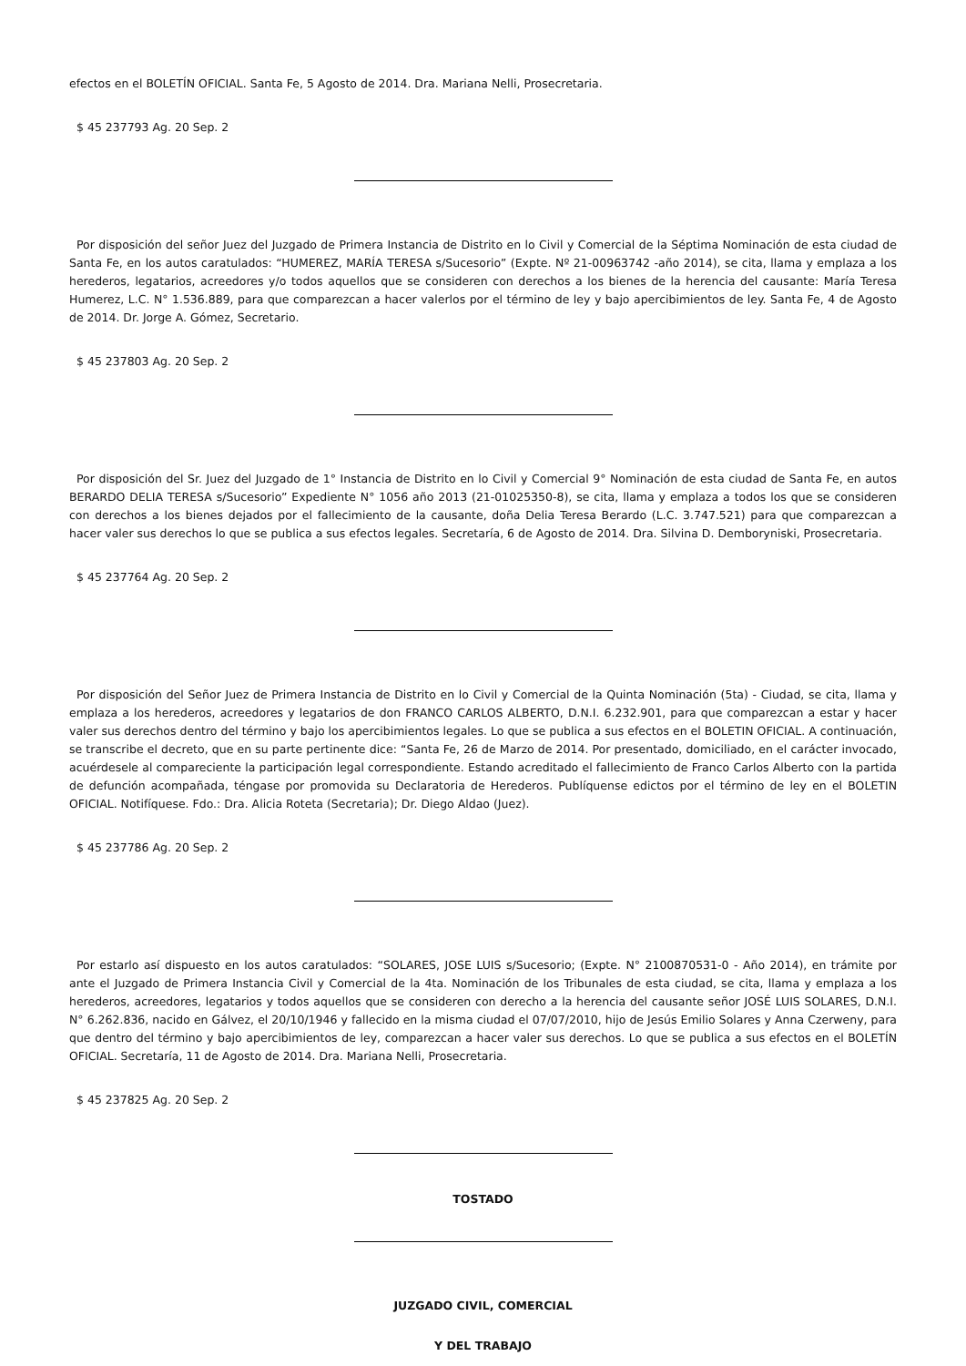efectos en el BOLETÍN OFICIAL. Santa Fe, 5 Agosto de 2014. Dra. Mariana Nelli, Prosecretaria.
$ 45 237793 Ag. 20 Sep. 2
Por disposición del señor Juez del Juzgado de Primera Instancia de Distrito en lo Civil y Comercial de la Séptima Nominación de esta ciudad de Santa Fe, en los autos caratulados: “HUMEREZ, MARÍA TERESA s/Sucesorio” (Expte. Nº 21-00963742 -año 2014), se cita, llama y emplaza a los herederos, legatarios, acreedores y/o todos aquellos que se consideren con derechos a los bienes de la herencia del causante: María Teresa Humerez, L.C. N° 1.536.889, para que comparezcan a hacer valerlos por el término de ley y bajo apercibimientos de ley. Santa Fe, 4 de Agosto de 2014. Dr. Jorge A. Gómez, Secretario.
$ 45 237803 Ag. 20 Sep. 2
Por disposición del Sr. Juez del Juzgado de 1° Instancia de Distrito en lo Civil y Comercial 9° Nominación de esta ciudad de Santa Fe, en autos BERARDO DELIA TERESA s/Sucesorio” Expediente N° 1056 año 2013 (21-01025350-8), se cita, llama y emplaza a todos los que se consideren con derechos a los bienes dejados por el fallecimiento de la causante, doña Delia Teresa Berardo (L.C. 3.747.521) para que comparezcan a hacer valer sus derechos lo que se publica a sus efectos legales. Secretaría, 6 de Agosto de 2014. Dra. Silvina D. Demboryniski, Prosecretaria.
$ 45 237764 Ag. 20 Sep. 2
Por disposición del Señor Juez de Primera Instancia de Distrito en lo Civil y Comercial de la Quinta Nominación (5ta) - Ciudad, se cita, llama y emplaza a los herederos, acreedores y legatarios de don FRANCO CARLOS ALBERTO, D.N.I. 6.232.901, para que comparezcan a estar y hacer valer sus derechos dentro del término y bajo los apercibimientos legales. Lo que se publica a sus efectos en el BOLETIN OFICIAL. A continuación, se transcribe el decreto, que en su parte pertinente dice: “Santa Fe, 26 de Marzo de 2014. Por presentado, domiciliado, en el carácter invocado, acuérdesele al compareciente la participación legal correspondiente. Estando acreditado el fallecimiento de Franco Carlos Alberto con la partida de defunción acompañada, téngase por promovida su Declaratoria de Herederos. Publíquense edictos por el término de ley en el BOLETIN OFICIAL. Notifíquese. Fdo.: Dra. Alicia Roteta (Secretaria); Dr. Diego Aldao (Juez).
$ 45 237786 Ag. 20 Sep. 2
Por estarlo así dispuesto en los autos caratulados: “SOLARES, JOSE LUIS s/Sucesorio; (Expte. N° 2100870531-0 - Año 2014), en trámite por ante el Juzgado de Primera Instancia Civil y Comercial de la 4ta. Nominación de los Tribunales de esta ciudad, se cita, llama y emplaza a los herederos, acreedores, legatarios y todos aquellos que se consideren con derecho a la herencia del causante señor JOSÉ LUIS SOLARES, D.N.I. N° 6.262.836, nacido en Gálvez, el 20/10/1946 y fallecido en la misma ciudad el 07/07/2010, hijo de Jesús Emilio Solares y Anna Czerweny, para que dentro del término y bajo apercibimientos de ley, comparezcan a hacer valer sus derechos. Lo que se publica a sus efectos en el BOLETÍN OFICIAL. Secretaría, 11 de Agosto de 2014. Dra. Mariana Nelli, Prosecretaria.
$ 45 237825 Ag. 20 Sep. 2
TOSTADO
JUZGADO CIVIL, COMERCIAL
Y DEL TRABAJO